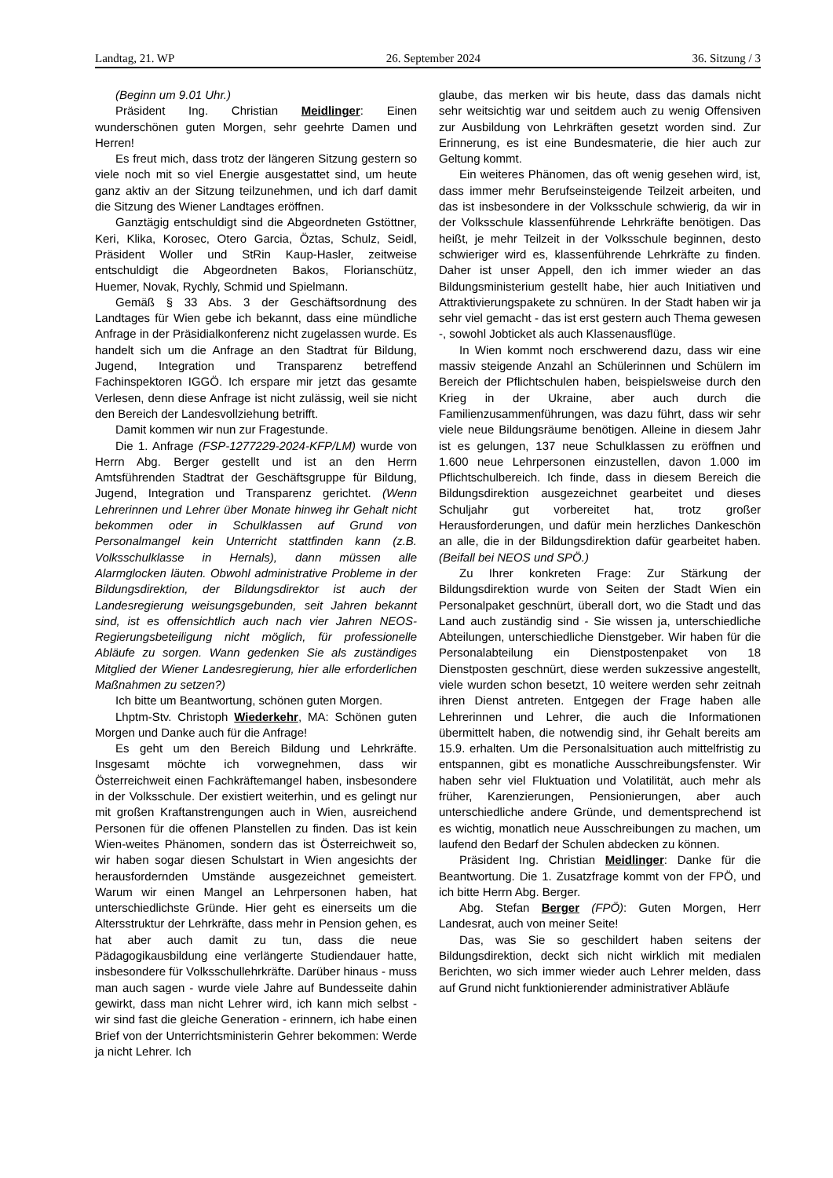Landtag, 21. WP 26. September 2024 36. Sitzung / 3
(Beginn um 9.01 Uhr.)
Präsident Ing. Christian Meidlinger: Einen wunderschönen guten Morgen, sehr geehrte Damen und Herren!
Es freut mich, dass trotz der längeren Sitzung gestern so viele noch mit so viel Energie ausgestattet sind, um heute ganz aktiv an der Sitzung teilzunehmen, und ich darf damit die Sitzung des Wiener Landtages eröffnen.
Ganztägig entschuldigt sind die Abgeordneten Gstöttner, Keri, Klika, Korosec, Otero Garcia, Öztas, Schulz, Seidl, Präsident Woller und StRin Kaup-Hasler, zeitweise entschuldigt die Abgeordneten Bakos, Florianschütz, Huemer, Novak, Rychly, Schmid und Spielmann.
Gemäß § 33 Abs. 3 der Geschäftsordnung des Landtages für Wien gebe ich bekannt, dass eine mündliche Anfrage in der Präsidialkonferenz nicht zugelassen wurde. Es handelt sich um die Anfrage an den Stadtrat für Bildung, Jugend, Integration und Transparenz betreffend Fachinspektoren IGGÖ. Ich erspare mir jetzt das gesamte Verlesen, denn diese Anfrage ist nicht zulässig, weil sie nicht den Bereich der Landesvollziehung betrifft.
Damit kommen wir nun zur Fragestunde.
Die 1. Anfrage (FSP-1277229-2024-KFP/LM) wurde von Herrn Abg. Berger gestellt und ist an den Herrn Amtsführenden Stadtrat der Geschäftsgruppe für Bildung, Jugend, Integration und Transparenz gerichtet. (Wenn Lehrerinnen und Lehrer über Monate hinweg ihr Gehalt nicht bekommen oder in Schulklassen auf Grund von Personalmangel kein Unterricht stattfinden kann (z.B. Volksschulklasse in Hernals), dann müssen alle Alarmglocken läuten. Obwohl administrative Probleme in der Bildungsdirektion, der Bildungsdirektor ist auch der Landesregierung weisungsgebunden, seit Jahren bekannt sind, ist es offensichtlich auch nach vier Jahren NEOS-Regierungsbeteiligung nicht möglich, für professionelle Abläufe zu sorgen. Wann gedenken Sie als zuständiges Mitglied der Wiener Landesregierung, hier alle erforderlichen Maßnahmen zu setzen?)
Ich bitte um Beantwortung, schönen guten Morgen.
Lhptm-Stv. Christoph Wiederkehr, MA: Schönen guten Morgen und Danke auch für die Anfrage!
Es geht um den Bereich Bildung und Lehrkräfte. Insgesamt möchte ich vorwegnehmen, dass wir Österreichweit einen Fachkräftemangel haben, insbesondere in der Volksschule. Der existiert weiterhin, und es gelingt nur mit großen Kraftanstrengungen auch in Wien, ausreichend Personen für die offenen Planstellen zu finden. Das ist kein Wien-weites Phänomen, sondern das ist Österreichweit so, wir haben sogar diesen Schulstart in Wien angesichts der herausfordernden Umstände ausgezeichnet gemeistert. Warum wir einen Mangel an Lehrpersonen haben, hat unterschiedlichste Gründe. Hier geht es einerseits um die Altersstruktur der Lehrkräfte, dass mehr in Pension gehen, es hat aber auch damit zu tun, dass die neue Pädagogikausbildung eine verlängerte Studiendauer hatte, insbesondere für Volksschullehrkräfte. Darüber hinaus - muss man auch sagen - wurde viele Jahre auf Bundesseite dahin gewirkt, dass man nicht Lehrer wird, ich kann mich selbst - wir sind fast die gleiche Generation - erinnern, ich habe einen Brief von der Unterrichtsministerin Gehrer bekommen: Werde ja nicht Lehrer. Ich
glaube, das merken wir bis heute, dass das damals nicht sehr weitsichtig war und seitdem auch zu wenig Offensiven zur Ausbildung von Lehrkräften gesetzt worden sind. Zur Erinnerung, es ist eine Bundesmaterie, die hier auch zur Geltung kommt.
Ein weiteres Phänomen, das oft wenig gesehen wird, ist, dass immer mehr Berufseinsteigende Teilzeit arbeiten, und das ist insbesondere in der Volksschule schwierig, da wir in der Volksschule klassenführende Lehrkräfte benötigen. Das heißt, je mehr Teilzeit in der Volksschule beginnen, desto schwieriger wird es, klassenführende Lehrkräfte zu finden. Daher ist unser Appell, den ich immer wieder an das Bildungsministerium gestellt habe, hier auch Initiativen und Attraktivierungspakete zu schnüren. In der Stadt haben wir ja sehr viel gemacht - das ist erst gestern auch Thema gewesen -, sowohl Jobticket als auch Klassenausflüge.
In Wien kommt noch erschwerend dazu, dass wir eine massiv steigende Anzahl an Schülerinnen und Schülern im Bereich der Pflichtschulen haben, beispielsweise durch den Krieg in der Ukraine, aber auch durch die Familienzusammenführungen, was dazu führt, dass wir sehr viele neue Bildungsräume benötigen. Alleine in diesem Jahr ist es gelungen, 137 neue Schulklassen zu eröffnen und 1.600 neue Lehrpersonen einzustellen, davon 1.000 im Pflichtschulbereich. Ich finde, dass in diesem Bereich die Bildungsdirektion ausgezeichnet gearbeitet und dieses Schuljahr gut vorbereitet hat, trotz großer Herausforderungen, und dafür mein herzliches Dankeschön an alle, die in der Bildungsdirektion dafür gearbeitet haben. (Beifall bei NEOS und SPÖ.)
Zu Ihrer konkreten Frage: Zur Stärkung der Bildungsdirektion wurde von Seiten der Stadt Wien ein Personalpaket geschnürt, überall dort, wo die Stadt und das Land auch zuständig sind - Sie wissen ja, unterschiedliche Abteilungen, unterschiedliche Dienstgeber. Wir haben für die Personalabteilung ein Dienstpostenpaket von 18 Dienstposten geschnürt, diese werden sukzessive angestellt, viele wurden schon besetzt, 10 weitere werden sehr zeitnah ihren Dienst antreten. Entgegen der Frage haben alle Lehrerinnen und Lehrer, die auch die Informationen übermittelt haben, die notwendig sind, ihr Gehalt bereits am 15.9. erhalten. Um die Personalsituation auch mittelfristig zu entspannen, gibt es monatliche Ausschreibungsfenster. Wir haben sehr viel Fluktuation und Volatilität, auch mehr als früher, Karenzierungen, Pensionierungen, aber auch unterschiedliche andere Gründe, und dementsprechend ist es wichtig, monatlich neue Ausschreibungen zu machen, um laufend den Bedarf der Schulen abdecken zu können.
Präsident Ing. Christian Meidlinger: Danke für die Beantwortung. Die 1. Zusatzfrage kommt von der FPÖ, und ich bitte Herrn Abg. Berger.
Abg. Stefan Berger (FPÖ): Guten Morgen, Herr Landesrat, auch von meiner Seite!
Das, was Sie so geschildert haben seitens der Bildungsdirektion, deckt sich nicht wirklich mit medialen Berichten, wo sich immer wieder auch Lehrer melden, dass auf Grund nicht funktionierender administrativer Abläufe